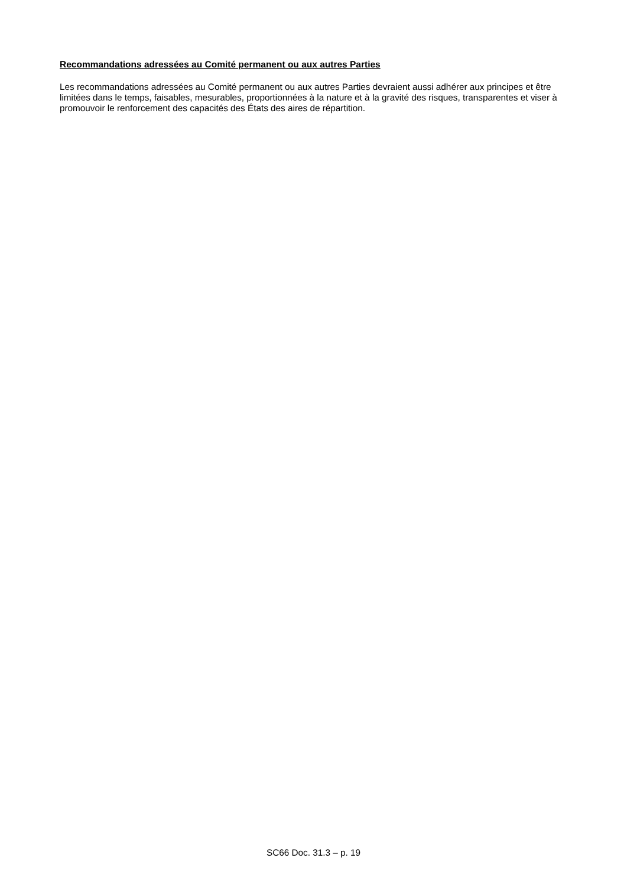Recommandations adressées au Comité permanent ou aux autres Parties
Les recommandations adressées au Comité permanent ou aux autres Parties devraient aussi adhérer aux principes et être limitées dans le temps, faisables, mesurables, proportionnées à la nature et à la gravité des risques, transparentes et viser à promouvoir le renforcement des capacités des États des aires de répartition.
SC66 Doc. 31.3 – p. 19